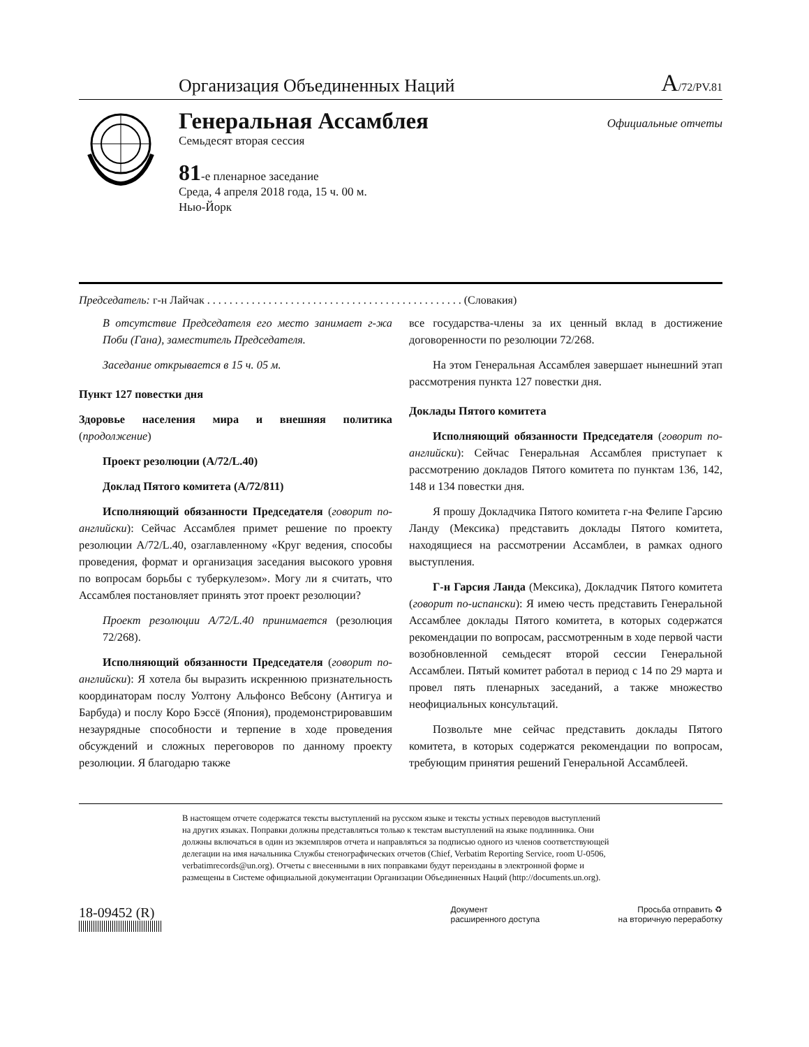Организация Объединенных Наций A/72/PV.81
Генеральная Ассамблея
Семьдесят вторая сессия
81-е пленарное заседание
Среда, 4 апреля 2018 года, 15 ч. 00 м.
Нью-Йорк
Официальные отчеты
Председатель: г-н Лайчак . . . . . . . . . . . . . . . . . . . . . . . . . . . . . . . . . . . . . . . . . . . . . . (Словакия)
В отсутствие Председателя его место занимает г-жа Поби (Гана), заместитель Председателя.
Заседание открывается в 15 ч. 05 м.
Пункт 127 повестки дня
Здоровье населения мира и внешняя политика (продолжение)
Проект резолюции (A/72/L.40)
Доклад Пятого комитета (A/72/811)
Исполняющий обязанности Председателя (говорит по-английски): Сейчас Ассамблея примет решение по проекту резолюции A/72/L.40, озаглавленному «Круг ведения, способы проведения, формат и организация заседания высокого уровня по вопросам борьбы с туберкулезом». Могу ли я считать, что Ассамблея постановляет принять этот проект резолюции?
Проект резолюции A/72/L.40 принимается (резолюция 72/268).
Исполняющий обязанности Председателя (говорит по-английски): Я хотела бы выразить искреннюю признательность координаторам послу Уолтону Альфонсо Вебсону (Антигуа и Барбуда) и послу Коро Бэссё (Япония), продемонстрировавшим незаурядные способности и терпение в ходе проведения обсуждений и сложных переговоров по данному проекту резолюции. Я благодарю также
все государства-члены за их ценный вклад в достижение договоренности по резолюции 72/268.
На этом Генеральная Ассамблея завершает нынешний этап рассмотрения пункта 127 повестки дня.
Доклады Пятого комитета
Исполняющий обязанности Председателя (говорит по-английски): Сейчас Генеральная Ассамблея приступает к рассмотрению докладов Пятого комитета по пунктам 136, 142, 148 и 134 повестки дня.
Я прошу Докладчика Пятого комитета г-на Фелипе Гарсию Ланду (Мексика) представить доклады Пятого комитета, находящиеся на рассмотрении Ассамблеи, в рамках одного выступления.
Г-н Гарсия Ланда (Мексика), Докладчик Пятого комитета (говорит по-испански): Я имею честь представить Генеральной Ассамблее доклады Пятого комитета, в которых содержатся рекомендации по вопросам, рассмотренным в ходе первой части возобновленной семьдесят второй сессии Генеральной Ассамблеи. Пятый комитет работал в период с 14 по 29 марта и провел пять пленарных заседаний, а также множество неофициальных консультаций.
Позвольте мне сейчас представить доклады Пятого комитета, в которых содержатся рекомендации по вопросам, требующим принятия решений Генеральной Ассамблеей.
В настоящем отчете содержатся тексты выступлений на русском языке и тексты устных переводов выступлений на других языках. Поправки должны представляться только к текстам выступлений на языке подлинника. Они должны включаться в один из экземпляров отчета и направляться за подписью одного из членов соответствующей делегации на имя начальника Службы стенографических отчетов (Chief, Verbatim Reporting Service, room U-0506, verbatimrecords@un.org). Отчеты с внесенными в них поправками будут переизданы в электронной форме и размещены в Системе официальной документации Организации Объединенных Наций (http://documents.un.org).
18-09452 (R)
Документ
расширенного доступа
Просьба отправить ♻
на вторичную переработку